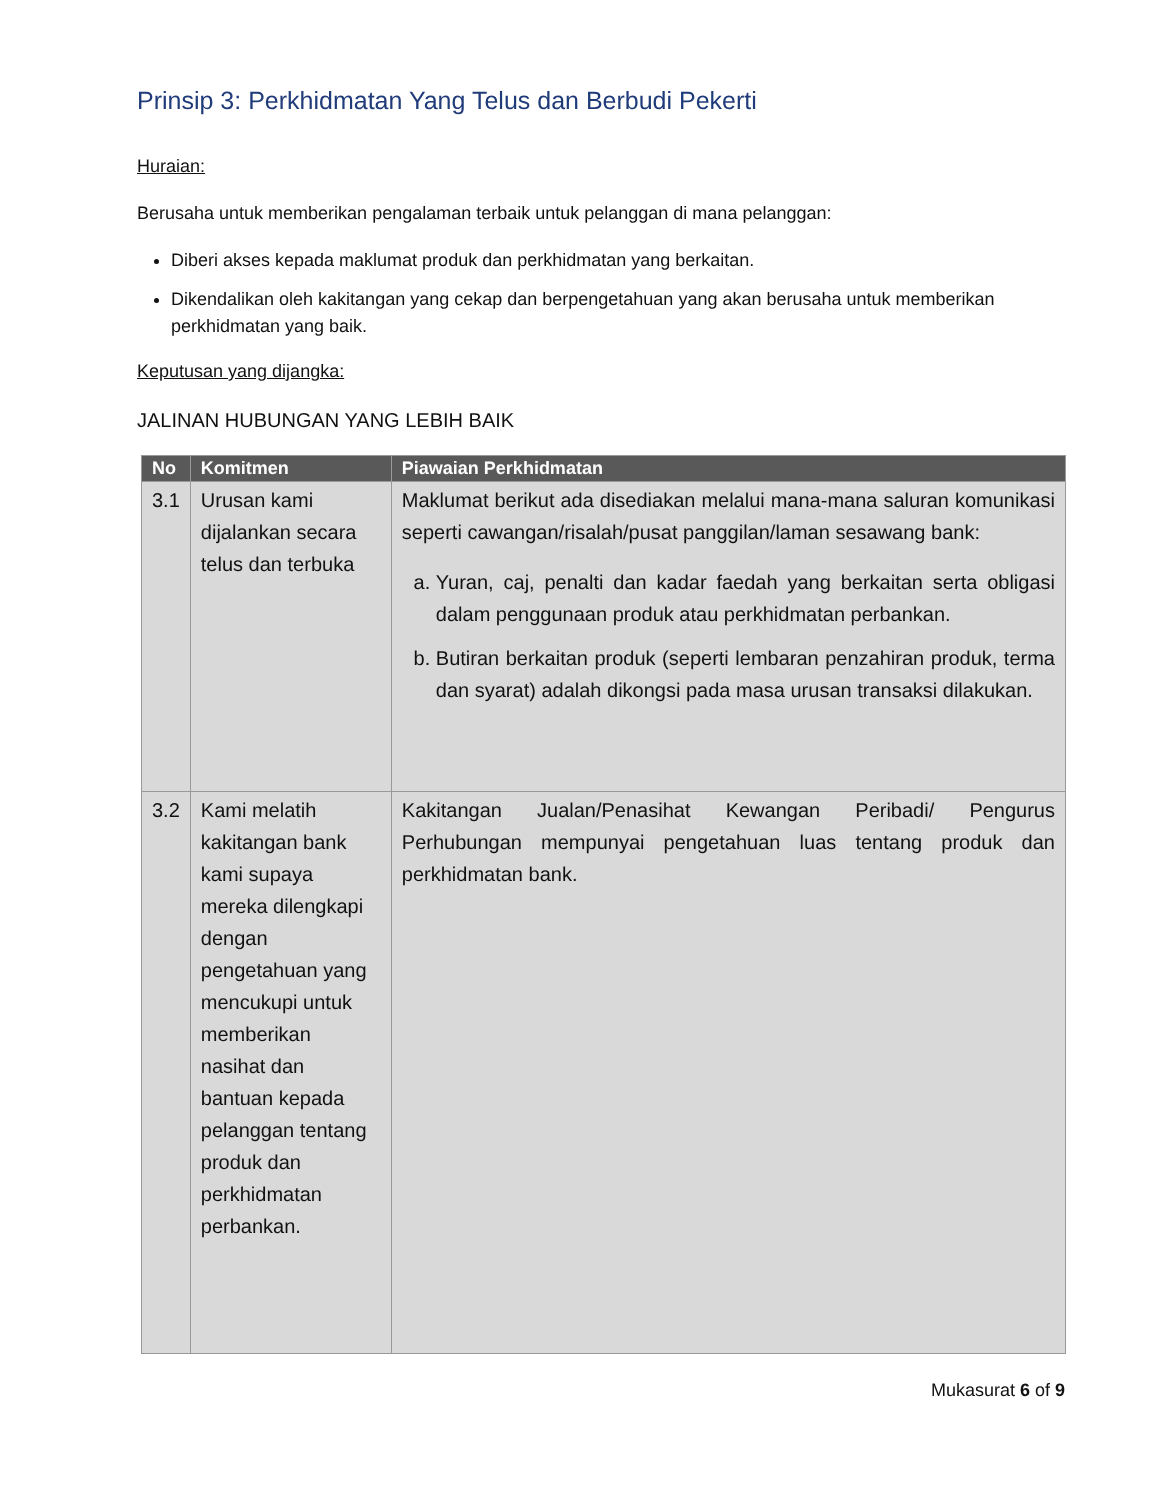Prinsip 3: Perkhidmatan Yang Telus dan Berbudi Pekerti
Huraian:
Berusaha untuk memberikan pengalaman terbaik untuk pelanggan di mana pelanggan:
Diberi akses kepada maklumat produk dan perkhidmatan yang berkaitan.
Dikendalikan oleh kakitangan yang cekap dan berpengetahuan yang akan berusaha untuk memberikan perkhidmatan yang baik.
Keputusan yang dijangka:
JALINAN HUBUNGAN YANG LEBIH BAIK
| No | Komitmen | Piawaian Perkhidmatan |
| --- | --- | --- |
| 3.1 | Urusan kami dijalankan secara telus dan terbuka | Maklumat berikut ada disediakan melalui mana-mana saluran komunikasi seperti cawangan/risalah/pusat panggilan/laman sesawang bank: a. Yuran, caj, penalti dan kadar faedah yang berkaitan serta obligasi dalam penggunaan produk atau perkhidmatan perbankan. b. Butiran berkaitan produk (seperti lembaran penzahiran produk, terma dan syarat) adalah dikongsi pada masa urusan transaksi dilakukan. |
| 3.2 | Kami melatih kakitangan bank kami supaya mereka dilengkapi dengan pengetahuan yang mencukupi untuk memberikan nasihat dan bantuan kepada pelanggan tentang produk dan perkhidmatan perbankan. | Kakitangan Jualan/Penasihat Kewangan Peribadi/ Pengurus Perhubungan mempunyai pengetahuan luas tentang produk dan perkhidmatan bank. |
Mukasurat 6 of 9